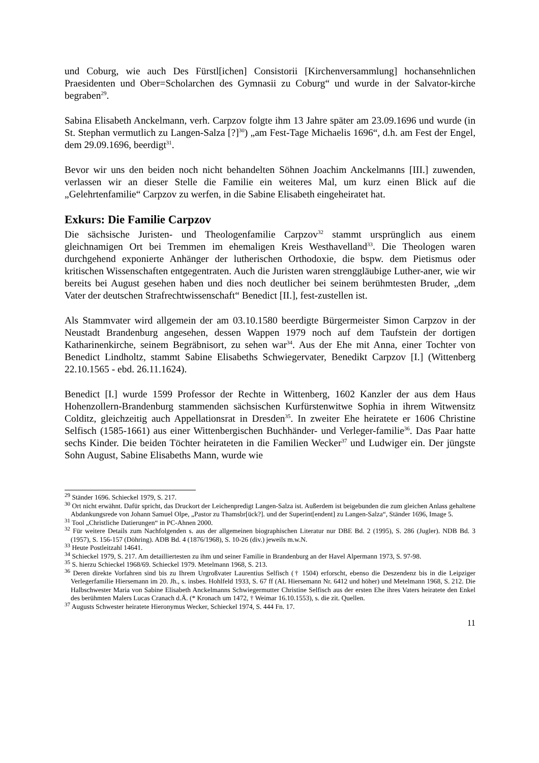und Coburg, wie auch Des Fürstl[ichen] Consistorii [Kirchenversammlung] hochansehnlichen Praesidenten und Ober=Scholarchen des Gymnasii zu Coburg“ und wurde in der Salvator-kirche begraben<sup>29</sup>.
Sabina Elisabeth Anckelmann, verh. Carpzov folgte ihm 13 Jahre später am 23.09.1696 und wurde (in St. Stephan vermutlich zu Langen-Salza [?]<sup>30</sup>) „am Fest-Tage Michaelis 1696“, d.h. am Fest der Engel, dem 29.09.1696, beerdigt<sup>31</sup>.
Bevor wir uns den beiden noch nicht behandelten Söhnen Joachim Anckelmanns [III.] zuwenden, verlassen wir an dieser Stelle die Familie ein weiteres Mal, um kurz einen Blick auf die „Gelehrtenfamilie“ Carpzov zu werfen, in die Sabine Elisabeth eingeheiratet hat.
Exkurs: Die Familie Carpzov
Die sächsische Juristen- und Theologenfamilie Carpzov<sup>32</sup> stammt ursprünglich aus einem gleichnamigen Ort bei Tremmen im ehemaligen Kreis Westhavelland<sup>33</sup>. Die Theologen waren durchgehend exponierte Anhänger der lutherischen Orthodoxie, die bspw. dem Pietismus oder kritischen Wissenschaften entgegentraten. Auch die Juristen waren strenggläubige Luther-aner, wie wir bereits bei August gesehen haben und dies noch deutlicher bei seinem berühmtesten Bruder, „dem Vater der deutschen Strafrechtwissenschaft“ Benedict [II.], fest-zustellen ist.
Als Stammvater wird allgemein der am 03.10.1580 beerdigte Bürgermeister Simon Carpzov in der Neustadt Brandenburg angesehen, dessen Wappen 1979 noch auf dem Taufstein der dortigen Katharinenkirche, seinem Begräbnisort, zu sehen war<sup>34</sup>. Aus der Ehe mit Anna, einer Tochter von Benedict Lindholtz, stammt Sabine Elisabeths Schwiegervater, Benedikt Carpzov [I.] (Wittenberg 22.10.1565 - ebd. 26.11.1624).
Benedict [I.] wurde 1599 Professor der Rechte in Wittenberg, 1602 Kanzler der aus dem Haus Hohenzollern-Brandenburg stammenden sächsischen Kurfürstenwitwe Sophia in ihrem Witwensitz Colditz, gleichzeitig auch Appellationsrat in Dresden<sup>35</sup>. In zweiter Ehe heiratete er 1606 Christine Selfisch (1585-1661) aus einer Wittenbergischen Buchhänder- und Verleger-familie<sup>36</sup>. Das Paar hatte sechs Kinder. Die beiden Töchter heirateten in die Familien Wecker<sup>37</sup> und Ludwiger ein. Der jüngste Sohn August, Sabine Elisabeths Mann, wurde wie
<sup>29</sup> Ständer 1696. Schieckel 1979, S. 217.
<sup>30</sup> Ort nicht erwähnt. Dafür spricht, das Druckort der Leichenpredigt Langen-Salza ist. Außerdem ist beigebunden die zum gleichen Anlass gehaltene Abdankungsrede von Johann Samuel Olpe, „Pastor zu Thamsbr[ück?]. und der Superint[endent] zu Langen-Salza“, Ständer 1696, Image 5.
<sup>31</sup> Tool „Christliche Datierungen“ in PC-Ahnen 2000.
<sup>32</sup> Für weitere Details zum Nachfolgenden s. aus der allgemeinen biographischen Literatur nur DBE Bd. 2 (1995), S. 286 (Jugler). NDB Bd. 3 (1957), S. 156-157 (Döhring). ADB Bd. 4 (1876/1968), S. 10-26 (div.) jeweils m.w.N.
<sup>33</sup> Heute Postleitzahl 14641.
<sup>34</sup> Schieckel 1979, S. 217. Am detailliertesten zu ihm und seiner Familie in Brandenburg an der Havel Alpermann 1973, S. 97-98.
<sup>35</sup> S. hierzu Schieckel 1968/69. Schieckel 1979. Metelmann 1968, S. 213.
<sup>36</sup> Deren direkte Vorfahren sind bis zu Ihrem Urgroßvater Laurentius Selfisch († 1504) erforscht, ebenso die Deszendenz bis in die Leipziger Verlegerfamilie Hiersemann im 20. Jh., s. insbes. Hohlfeld 1933, S. 67 ff (AL Hiersemann Nr. 6412 und höher) und Metelmann 1968, S. 212. Die Halbschwester Maria von Sabine Elisabeth Anckelmanns Schwiegermutter Christine Selfisch aus der ersten Ehe ihres Vaters heiratete den Enkel des berühmten Malers Lucas Cranach d.Ä. (* Kronach um 1472, † Weimar 16.10.1553), s. die zit. Quellen.
<sup>37</sup> Augusts Schwester heiratete Hieronymus Wecker, Schieckel 1974, S. 444 Fn. 17.
11